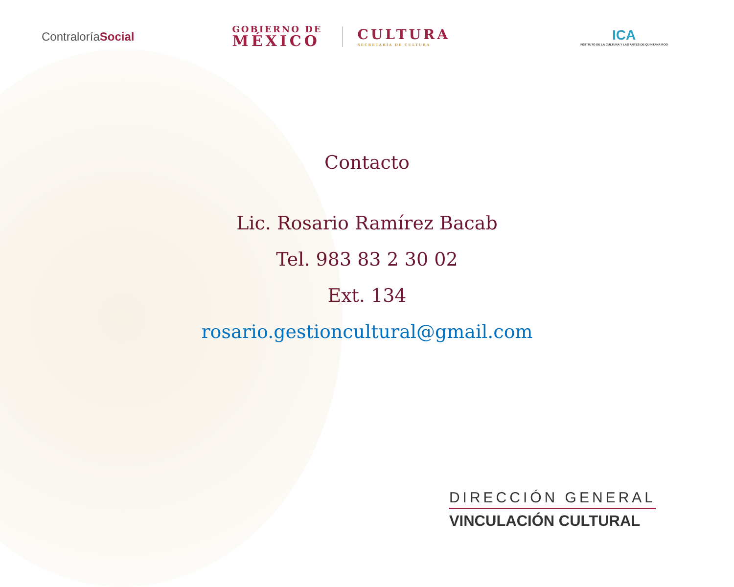ContraloríaSocial
GOBIERNO DE
MÉXICO
CULTURA
SECRETARÍA DE CULTURA
ICA
INSTITUTO DE LA CULTURA Y LAS ARTES DE QUINTANA ROO
Contacto
Lic. Rosario Ramírez Bacab
Tel. 983 83 2 30 02
Ext. 134
rosario.gestioncultural@gmail.com
DIRECCIÓN GENERAL
VINCULACIÓN CULTURAL